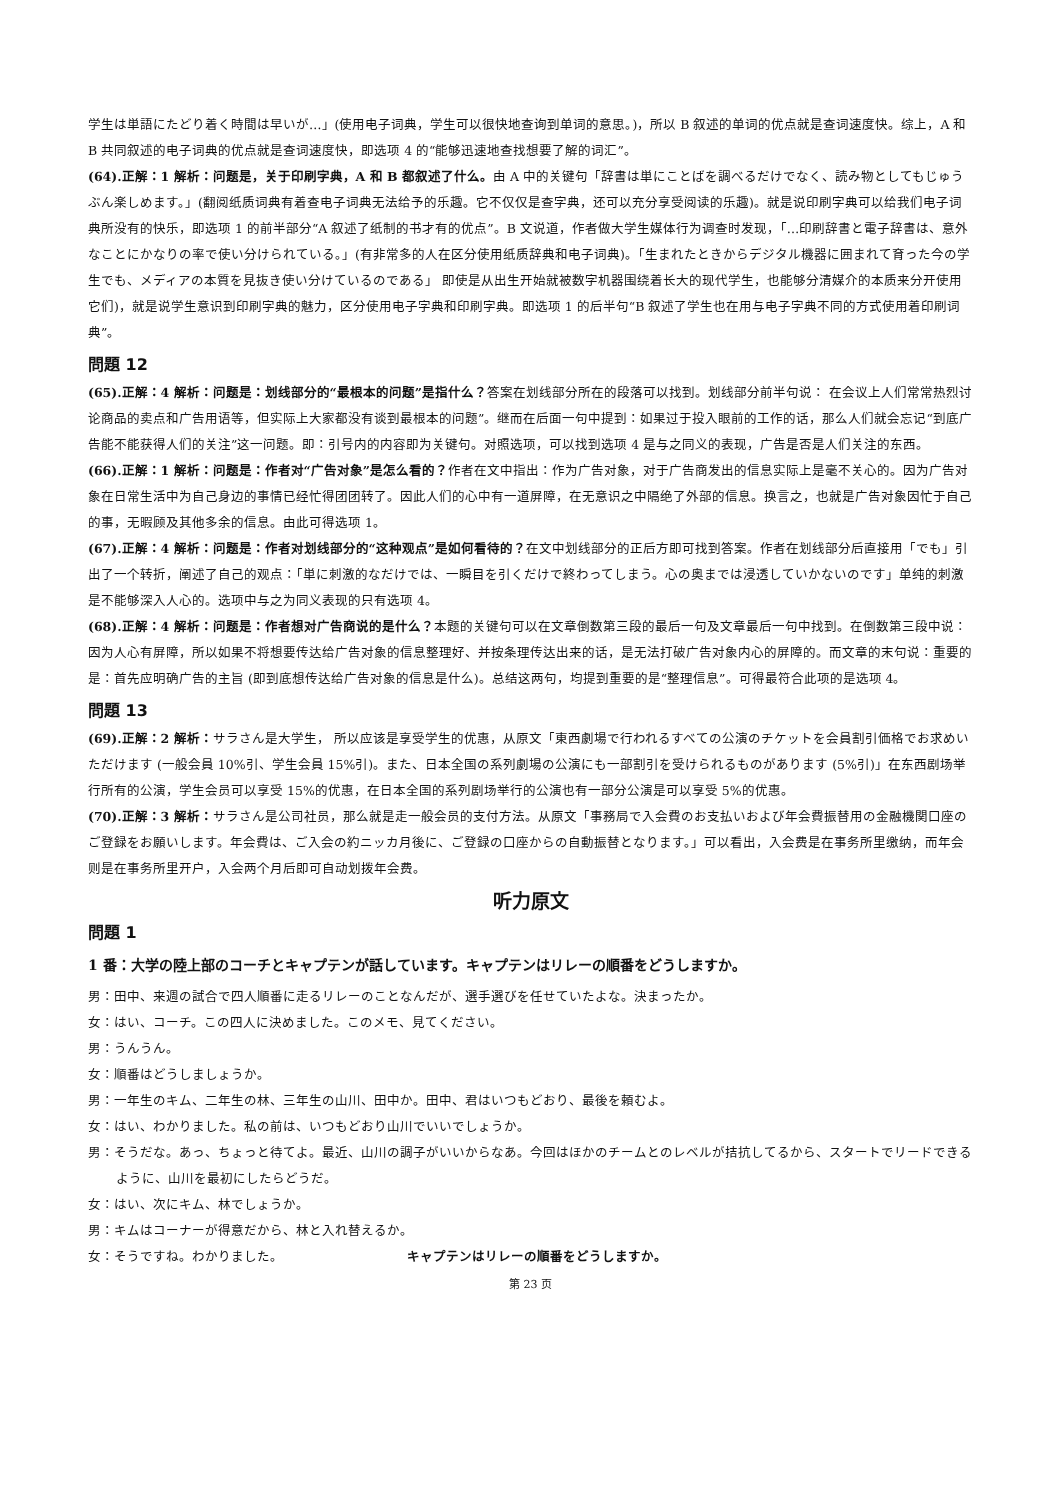学生は単語にたどり着く時間は早いが…」(使用电子词典，学生可以很快地查询到单词的意思。)，所以 B 叙述的单词的优点就是查词速度快。综上，A 和 B 共同叙述的电子词典的优点就是查词速度快，即选项 4 的“能够迅速地查找想要了解的词汇”。
(64).正解：1 解析：问题是，关于印刷字典，A 和 B 都叙述了什么。由 A 中的关键句「辞書は単にことばを調べるだけでなく、読み物としてもじゅうぶん楽しめます。」(翻阅纸质词典有着查电子词典无法给予的乐趣。它不仅仅是查字典，还可以充分享受阅读的乐趣)。就是说印刷字典可以给我们电子词典所没有的快乐，即选项 1 的前半部分“A 叙述了纸制的书才有的优点”。B 文说道，作者做大学生媒体行为调查时发现，「…印刷辞書と電子辞書は、意外なことにかなりの率で使い分けられている。」(有非常多的人在区分使用纸质辞典和电子词典)。「生まれたときからデジタル機器に囲まれて育った今の学生でも、メディアの本質を見抜き使い分けているのである」 即使是从出生开始就被数字机器围绕着长大的现代学生，也能够分清媒介的本质来分开使用它们)，就是说学生意识到印刷字典的魅力，区分使用电子字典和印刷字典。即选项 1 的后半句“B 叙述了学生也在用与电子字典不同的方式使用着印刷词典”。
問題 12
(65).正解：4 解析：问题是：划线部分的“最根本的问题”是指什么？答案在划线部分所在的段落可以找到。划线部分前半句说： 在会议上人们常常热烈讨论商品的卖点和广告用语等，但实际上大家都没有谈到最根本的问题”。继而在后面一句中提到：如果过于投入眼前的工作的话，那么人们就会忘记“到底广告能不能获得人们的关注”这一问题。即：引号内的内容即为关键句。对照选项，可以找到选项 4 是与之同义的表现，广告是否是人们关注的东西。
(66).正解：1 解析：问题是：作者对“广告对象”是怎么看的？作者在文中指出：作为广告对象，对于广告商发出的信息实际上是毫不关心的。因为广告对象在日常生活中为自己身边的事情已经忙得团团转了。因此人们的心中有一道屏障，在无意识之中隔绝了外部的信息。换言之，也就是广告对象因忙于自己的事，无暇顾及其他多余的信息。由此可得选项 1。
(67).正解：4 解析：问题是：作者对划线部分的“这种观点”是如何看待的？在文中划线部分的正后方即可找到答案。作者在划线部分后直接用「でも」引出了一个转折，阐述了自己的观点：「単に刺激的なだけでは、一瞬目を引くだけで終わってしまう。心の奥までは浸透していかないのです」单纯的刺激是不能够深入人心的。选项中与之为同义表现的只有选项 4。
(68).正解：4 解析：问题是：作者想对广告商说的是什么？本题的关键句可以在文章倒数第三段的最后一句及文章最后一句中找到。在倒数第三段中说：因为人心有屏障，所以如果不将想要传达给广告对象的信息整理好、并按条理传达出来的话，是无法打破广告对象内心的屏障的。而文章的末句说：重要的是：首先应明确广告的主旨 (即到底想传达给广告对象的信息是什么)。总结这两句，均提到重要的是“整理信息”。可得最符合此项的是选项 4。
問題 13
(69).正解：2 解析：サラさん是大学生， 所以应该是享受学生的优惠，从原文「東西劇場で行われるすべての公演のチケットを会員割引価格でお求めいただけます (一般会員 10%引、学生会員 15%引)。また、日本全国の系列劇場の公演にも一部割引を受けられるものがあります (5%引)」在东西剧场举行所有的公演，学生会员可以享受 15%的优惠，在日本全国的系列剧场举行的公演也有一部分公演是可以享受 5%的优惠。
(70).正解：3 解析：サラさん是公司社员，那么就是走一般会员的支付方法。从原文「事務局で入会費のお支払いおよび年会費振替用の金融機関口座のご登録をお願いします。年会費は、ご入会の約ニッカ月後に、ご登録の口座からの自動振替となります。」可以看出，入会费是在事务所里缴纳，而年会则是在事务所里开户，入会两个月后即可自动划拨年会费。
听力原文
問題 1
1 番：大学の陸上部のコーチとキャプテンが話しています。キャプテンはリレーの順番をどうしますか。
男：田中、来週の試合で四人順番に走るリレーのことなんだが、選手選びを任せていたよな。決まったか。
女：はい、コーチ。この四人に決めました。このメモ、見てください。
男：うんうん。
女：順番はどうしましょうか。
男：一年生のキム、二年生の林、三年生の山川、田中か。田中、君はいつもどおり、最後を頼むよ。
女：はい、わかりました。私の前は、いつもどおり山川でいいでしょうか。
男：そうだな。あっ、ちょっと待てよ。最近、山川の調子がいいからなあ。今回はほかのチームとのレベルが拮抗してるから、スタートでリードできるように、山川を最初にしたらどうだ。
女：はい、次にキム、林でしょうか。
男：キムはコーナーが得意だから、林と入れ替えるか。
女：そうですね。わかりました。 キャプテンはリレーの順番をどうしますか。
第 23 页